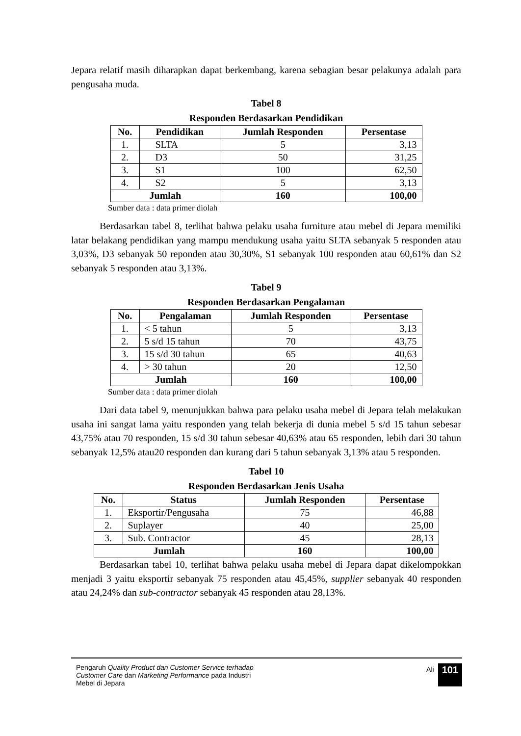Jepara relatif masih diharapkan dapat berkembang, karena sebagian besar pelakunya adalah para pengusaha muda.
Tabel 8
Responden Berdasarkan Pendidikan
| No. | Pendidikan | Jumlah Responden | Persentase |
| --- | --- | --- | --- |
| 1. | SLTA | 5 | 3,13 |
| 2. | D3 | 50 | 31,25 |
| 3. | S1 | 100 | 62,50 |
| 4. | S2 | 5 | 3,13 |
| Jumlah | | 160 | 100,00 |
Sumber data : data primer diolah
Berdasarkan tabel 8, terlihat bahwa pelaku usaha furniture atau mebel di Jepara memiliki latar belakang pendidikan yang mampu mendukung usaha yaitu SLTA sebanyak 5 responden atau 3,03%, D3 sebanyak 50 reponden atau 30,30%, S1 sebanyak 100 responden atau 60,61% dan S2 sebanyak 5 responden atau 3,13%.
Tabel 9
Responden Berdasarkan Pengalaman
| No. | Pengalaman | Jumlah Responden | Persentase |
| --- | --- | --- | --- |
| 1. | < 5 tahun | 5 | 3,13 |
| 2. | 5 s/d 15 tahun | 70 | 43,75 |
| 3. | 15 s/d 30 tahun | 65 | 40,63 |
| 4. | > 30 tahun | 20 | 12,50 |
| Jumlah | | 160 | 100,00 |
Sumber data : data primer diolah
Dari data tabel 9, menunjukkan bahwa para pelaku usaha mebel di Jepara telah melakukan usaha ini sangat lama yaitu responden yang telah bekerja di dunia mebel 5 s/d 15 tahun sebesar 43,75% atau 70 responden, 15 s/d 30 tahun sebesar 40,63% atau 65 responden, lebih dari 30 tahun sebanyak 12,5% atau20 responden dan kurang dari 5 tahun sebanyak 3,13% atau 5 responden.
Tabel 10
Responden Berdasarkan Jenis Usaha
| No. | Status | Jumlah Responden | Persentase |
| --- | --- | --- | --- |
| 1. | Eksportir/Pengusaha | 75 | 46,88 |
| 2. | Suplayer | 40 | 25,00 |
| 3. | Sub. Contractor | 45 | 28,13 |
| Jumlah | | 160 | 100,00 |
Berdasarkan tabel 10, terlihat bahwa pelaku usaha mebel di Jepara dapat dikelompokkan menjadi 3 yaitu eksportir sebanyak 75 responden atau 45,45%, supplier sebanyak 40 responden atau 24,24% dan sub-contractor sebanyak 45 responden atau 28,13%.
Pengaruh Quality Product dan Customer Service terhadap Customer Care dan Marketing Performance pada Industri Mebel di Jepara
Ali 101